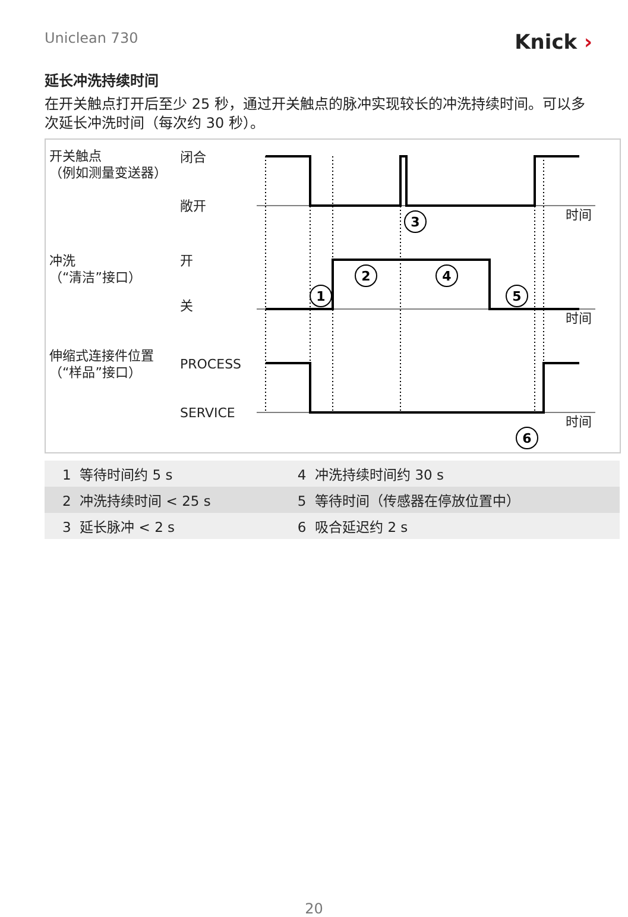Uniclean 730
Knick ›
延长冲洗持续时间
在开关触点打开后至少 25 秒，通过开关触点的脉冲实现较长的冲洗持续时间。可以多次延长冲洗时间（每次约 30 秒）。
3
1
2
4
5
6
开关触点
（例如测量变送器）
闭合
敞开
时间
冲洗
（“清洁”接口）
开
关
时间
伸缩式连接件位置
（“样品”接口）
PROCESS
SERVICE
时间
| 1 等待时间约 5 s | 4 冲洗持续时间约 30 s |
| 2 冲洗持续时间 < 25 s | 5 等待时间（传感器在停放位置中） |
| 3 延长脉冲 < 2 s | 6 吸合延迟约 2 s |
20